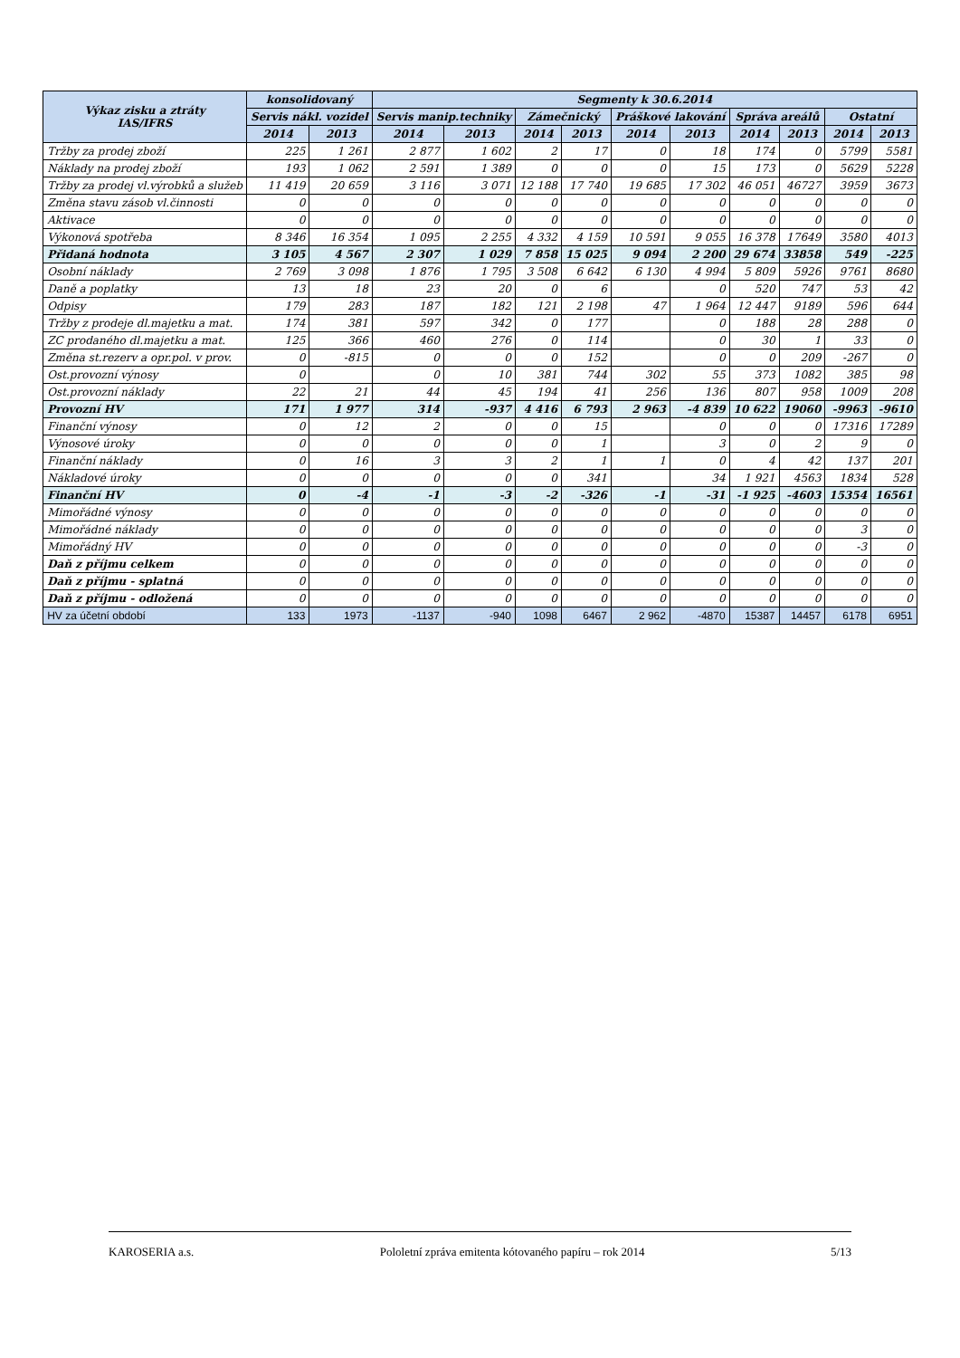| Výkaz zisku a ztráty IAS/IFRS | konsolidovaný | | Segmenty k 30.6.2014 | | | | | | | | | |
| --- | --- | --- | --- | --- | --- | --- | --- | --- | --- | --- | --- | --- |
| | Servis nákl. vozidel | | Servis manip.techniky | | Zámečnický | | Práškové lakování | | Správa areálů | | Ostatní | |
| | 2014 | 2013 | 2014 | 2013 | 2014 | 2013 | 2014 | 2013 | 2014 | 2013 | 2014 | 2013 |
| Tržby za prodej zboží | 225 | 1 261 | 2 877 | 1 602 | 2 | 17 | 0 | 18 | 174 | 0 | 5799 | 5581 |
| Náklady na prodej zboží | 193 | 1 062 | 2 591 | 1 389 | 0 | 0 | 0 | 15 | 173 | 0 | 5629 | 5228 |
| Tržby za prodej vl.výrobků a služeb | 11 419 | 20 659 | 3 116 | 3 071 | 12 188 | 17 740 | 19 685 | 17 302 | 46 051 | 46727 | 3959 | 3673 |
| Změna stavu zásob vl.činnosti | 0 | 0 | 0 | 0 | 0 | 0 | 0 | 0 | 0 | 0 | 0 | 0 |
| Aktivace | 0 | 0 | 0 | 0 | 0 | 0 | 0 | 0 | 0 | 0 | 0 | 0 |
| Výkonová spotřeba | 8 346 | 16 354 | 1 095 | 2 255 | 4 332 | 4 159 | 10 591 | 9 055 | 16 378 | 17649 | 3580 | 4013 |
| Přidaná hodnota | 3 105 | 4 567 | 2 307 | 1 029 | 7 858 | 15 025 | 9 094 | 2 200 | 29 674 | 33858 | 549 | -225 |
| Osobní náklady | 2 769 | 3 098 | 1 876 | 1 795 | 3 508 | 6 642 | 6 130 | 4 994 | 5 809 | 5926 | 9761 | 8680 |
| Daně a poplatky | 13 | 18 | 23 | 20 | 0 | 6 | | 0 | 520 | 747 | 53 | 42 |
| Odpisy | 179 | 283 | 187 | 182 | 121 | 2 198 | 47 | 1 964 | 12 447 | 9189 | 596 | 644 |
| Tržby z prodeje dl.majetku a mat. | 174 | 381 | 597 | 342 | 0 | 177 | | 0 | 188 | 28 | 288 | 0 |
| ZC prodaného dl.majetku a mat. | 125 | 366 | 460 | 276 | 0 | 114 | | 0 | 30 | 1 | 33 | 0 |
| Změna st.rezerv a opr.pol. v prov. | 0 | -815 | 0 | 0 | 0 | 152 | | 0 | 0 | 209 | -267 | 0 |
| Ost.provozní výnosy | 0 | | 0 | 10 | 381 | 744 | 302 | 55 | 373 | 1082 | 385 | 98 |
| Ost.provozní náklady | 22 | 21 | 44 | 45 | 194 | 41 | 256 | 136 | 807 | 958 | 1009 | 208 |
| Provozní HV | 171 | 1 977 | 314 | -937 | 4 416 | 6 793 | 2 963 | -4 839 | 10 622 | 19060 | -9963 | -9610 |
| Finanční výnosy | 0 | 12 | 2 | 0 | 0 | 15 | | 0 | 0 | 0 | 17316 | 17289 |
| Výnosové úroky | 0 | 0 | 0 | 0 | 0 | 1 | | 3 | 0 | 2 | 9 | 0 |
| Finanční náklady | 0 | 16 | 3 | 3 | 2 | 1 | 1 | 0 | 4 | 42 | 137 | 201 |
| Nákladové úroky | 0 | 0 | 0 | 0 | 0 | 341 | | 34 | 1 921 | 4563 | 1834 | 528 |
| Finanční HV | 0 | -4 | -1 | -3 | -2 | -326 | -1 | -31 | -1 925 | -4603 | 15354 | 16561 |
| Mimořádné výnosy | 0 | 0 | 0 | 0 | 0 | 0 | 0 | 0 | 0 | 0 | 0 | 0 |
| Mimořádné náklady | 0 | 0 | 0 | 0 | 0 | 0 | 0 | 0 | 0 | 0 | 3 | 0 |
| Mimořádný HV | 0 | 0 | 0 | 0 | 0 | 0 | 0 | 0 | 0 | 0 | -3 | 0 |
| Daň z příjmu celkem | 0 | 0 | 0 | 0 | 0 | 0 | 0 | 0 | 0 | 0 | 0 | 0 |
| Daň z příjmu - splatná | 0 | 0 | 0 | 0 | 0 | 0 | 0 | 0 | 0 | 0 | 0 | 0 |
| Daň z příjmu - odložená | 0 | 0 | 0 | 0 | 0 | 0 | 0 | 0 | 0 | 0 | 0 | 0 |
| HV za účetní období | 133 | 1973 | -1137 | -940 | 1098 | 6467 | 2 962 | -4870 | 15387 | 14457 | 6178 | 6951 |
KAROSERIA a.s. Pololetní zpráva emitenta kótovaného papíru – rok 2014 5/13